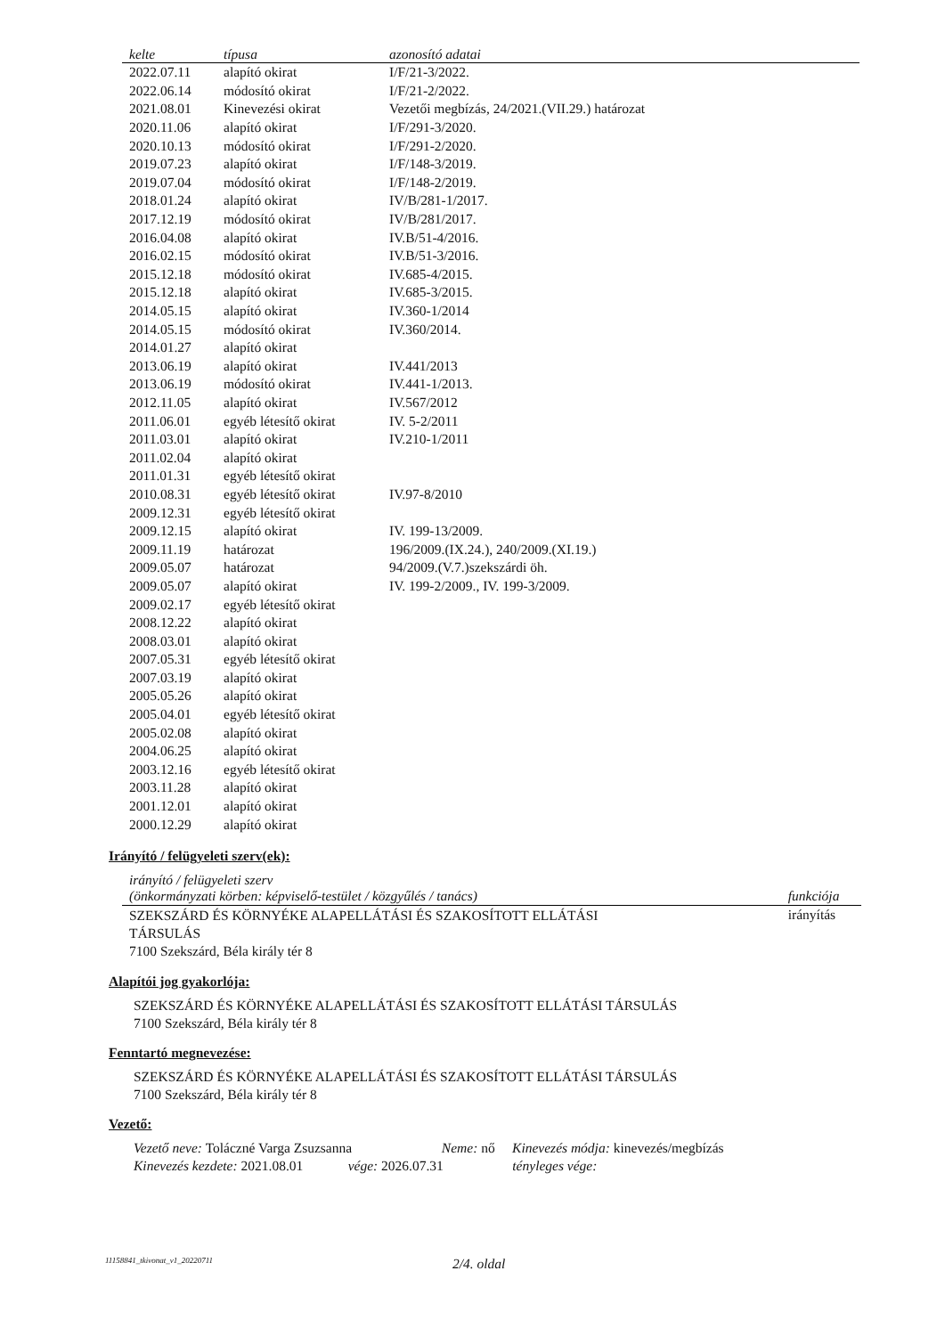| kelte | típusa | azonosító adatai |
| --- | --- | --- |
| 2022.07.11 | alapító okirat | I/F/21-3/2022. |
| 2022.06.14 | módosító okirat | I/F/21-2/2022. |
| 2021.08.01 | Kinevezési okirat | Vezetői megbízás, 24/2021.(VII.29.) határozat |
| 2020.11.06 | alapító okirat | I/F/291-3/2020. |
| 2020.10.13 | módosító okirat | I/F/291-2/2020. |
| 2019.07.23 | alapító okirat | I/F/148-3/2019. |
| 2019.07.04 | módosító okirat | I/F/148-2/2019. |
| 2018.01.24 | alapító okirat | IV/B/281-1/2017. |
| 2017.12.19 | módosító okirat | IV/B/281/2017. |
| 2016.04.08 | alapító okirat | IV.B/51-4/2016. |
| 2016.02.15 | módosító okirat | IV.B/51-3/2016. |
| 2015.12.18 | módosító okirat | IV.685-4/2015. |
| 2015.12.18 | alapító okirat | IV.685-3/2015. |
| 2014.05.15 | alapító okirat | IV.360-1/2014 |
| 2014.05.15 | módosító okirat | IV.360/2014. |
| 2014.01.27 | alapító okirat | |
| 2013.06.19 | alapító okirat | IV.441/2013 |
| 2013.06.19 | módosító okirat | IV.441-1/2013. |
| 2012.11.05 | alapító okirat | IV.567/2012 |
| 2011.06.01 | egyéb létesítő okirat | IV. 5-2/2011 |
| 2011.03.01 | alapító okirat | IV.210-1/2011 |
| 2011.02.04 | alapító okirat | |
| 2011.01.31 | egyéb létesítő okirat | |
| 2010.08.31 | egyéb létesítő okirat | IV.97-8/2010 |
| 2009.12.31 | egyéb létesítő okirat | |
| 2009.12.15 | alapító okirat | IV. 199-13/2009. |
| 2009.11.19 | határozat | 196/2009.(IX.24.), 240/2009.(XI.19.) |
| 2009.05.07 | határozat | 94/2009.(V.7.)szekszárdi öh. |
| 2009.05.07 | alapító okirat | IV. 199-2/2009., IV. 199-3/2009. |
| 2009.02.17 | egyéb létesítő okirat | |
| 2008.12.22 | alapító okirat | |
| 2008.03.01 | alapító okirat | |
| 2007.05.31 | egyéb létesítő okirat | |
| 2007.03.19 | alapító okirat | |
| 2005.05.26 | alapító okirat | |
| 2005.04.01 | egyéb létesítő okirat | |
| 2005.02.08 | alapító okirat | |
| 2004.06.25 | alapító okirat | |
| 2003.12.16 | egyéb létesítő okirat | |
| 2003.11.28 | alapító okirat | |
| 2001.12.01 | alapító okirat | |
| 2000.12.29 | alapító okirat | |
Irányító / felügyeleti szerv(ek):
| irányító / felügyeleti szerv (önkormányzati körben: képviselő-testület / közgyűlés / tanács) | funkciója |
| --- | --- |
| SZEKSZÁRD ÉS KÖRNYÉKE ALAPELLÁTÁSI ÉS SZAKOSÍTOTT ELLÁTÁSI TÁRSULÁS 7100 Szekszárd, Béla király tér 8 | irányítás |
Alapítói jog gyakorlója:
SZEKSZÁRD ÉS KÖRNYÉKE ALAPELLÁTÁSI ÉS SZAKOSÍTOTT ELLÁTÁSI TÁRSULÁS
7100 Szekszárd, Béla király tér 8
Fenntartó megnevezése:
SZEKSZÁRD ÉS KÖRNYÉKE ALAPELLÁTÁSI ÉS SZAKOSÍTOTT ELLÁTÁSI TÁRSULÁS
7100 Szekszárd, Béla király tér 8
Vezető:
Vezető neve: Toláczné Varga Zsuzsanna Neme: nő Kinevezés módja: kinevezés/megbízás
Kinevezés kezdete: 2021.08.01 vége: 2026.07.31 tényleges vége:
11158841_tkivonat_v1_20220711 2/4. oldal